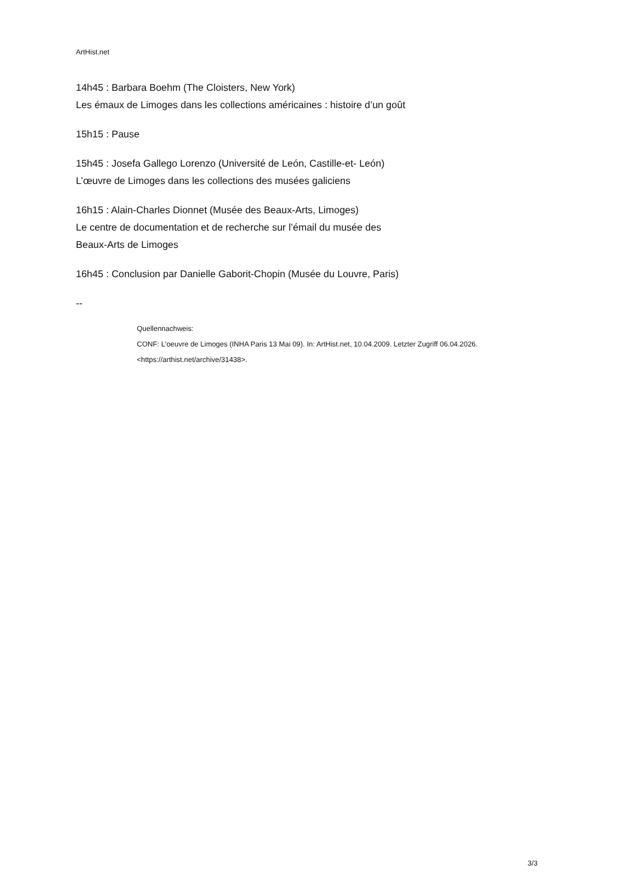ArtHist.net
14h45 : Barbara Boehm (The Cloisters, New York)
Les émaux de Limoges dans les collections américaines : histoire d’un goût
15h15 : Pause
15h45 : Josefa Gallego Lorenzo (Université de León, Castille-et- León)
L’œuvre de Limoges dans les collections des musées galiciens
16h15 : Alain-Charles Dionnet (Musée des Beaux-Arts, Limoges)
Le centre de documentation et de recherche sur l’émail du musée des
Beaux-Arts de Limoges
16h45 : Conclusion par Danielle Gaborit-Chopin (Musée du Louvre, Paris)
--
Quellennachweis:
CONF: L'oeuvre de Limoges (INHA Paris 13 Mai 09). In: ArtHist.net, 10.04.2009. Letzter Zugriff 06.04.2026. <https://arthist.net/archive/31438>.
3/3